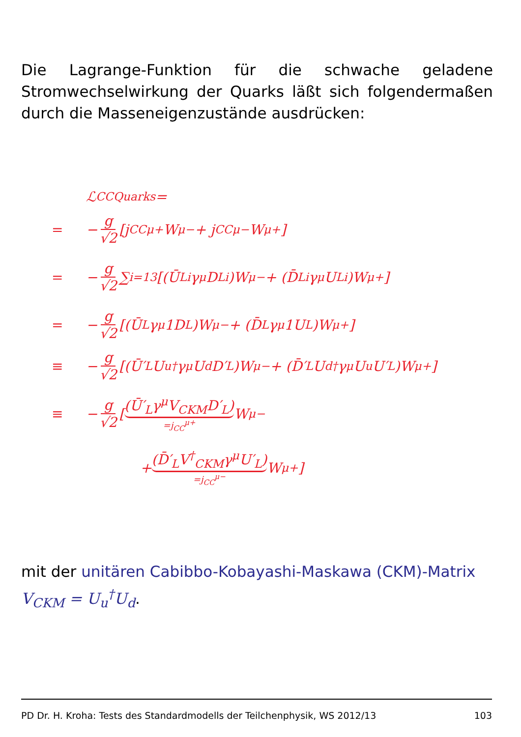Die Lagrange-Funktion für die schwache geladene Stromwechselwirkung der Quarks läßt sich folgendermaßen durch die Masseneigenzustände ausdrücken:
ℒ<sub>CC</sub><sup>Quarks</sup> =
= − g √2 [j<sub>CC</sub><sup>μ+</sup>W<sub>μ</sub><sup>−</sup> + j<sub>CC</sub><sup>μ−</sup>W<sub>μ</sub><sup>+</sup>]
= − g √2 ∑<sub>i=1</sub><sup>3</sup> [(Ū<sub>Li</sub>γ<sup>μ</sup>D<sub>Li</sub>)W<sub>μ</sub><sup>−</sup> + (D̄<sub>Li</sub>γ<sup>μ</sup>U<sub>Li</sub>)W<sub>μ</sub><sup>+</sup>]
= − g √2 [(Ū<sub>L</sub>γ<sup>μ</sup>1D<sub>L</sub>)W<sub>μ</sub><sup>−</sup> + (D̄<sub>L</sub>γ<sup>μ</sup>1U<sub>L</sub>)W<sub>μ</sub><sup>+</sup>]
≡ − g √2 [(Ū′<sub>L</sub>U<sub>u</sub><sup>†</sup>γ<sup>μ</sup>U<sub>d</sub>D′<sub>L</sub>)W<sub>μ</sub><sup>−</sup> + (D̄′<sub>L</sub>U<sub>d</sub><sup>†</sup>γ<sup>μ</sup>U<sub>u</sub>U′<sub>L</sub>)W<sub>μ</sub><sup>+</sup>]
≡ − g √2 [(Ū′<sub>L</sub>γ<sup>μ</sup>V<sub>CKM</sub>D′<sub>L</sub>) =j<sub>CC</sub><sup>μ+</sup> W<sub>μ</sub><sup>−</sup>
+ (D̄′<sub>L</sub>V<sup>†</sup><sub>CKM</sub>γ<sup>μ</sup>U′<sub>L</sub>) =j<sub>CC</sub><sup>μ−</sup> W<sub>μ</sub><sup>+</sup>]
mit der unitären Cabibbo-Kobayashi-Maskawa (CKM)-Matrix
V<sub>CKM</sub> = U<sub>u</sub><sup>†</sup>U<sub>d</sub>.
PD Dr. H. Kroha: Tests des Standardmodells der Teilchenphysik, WS 2012/13 103